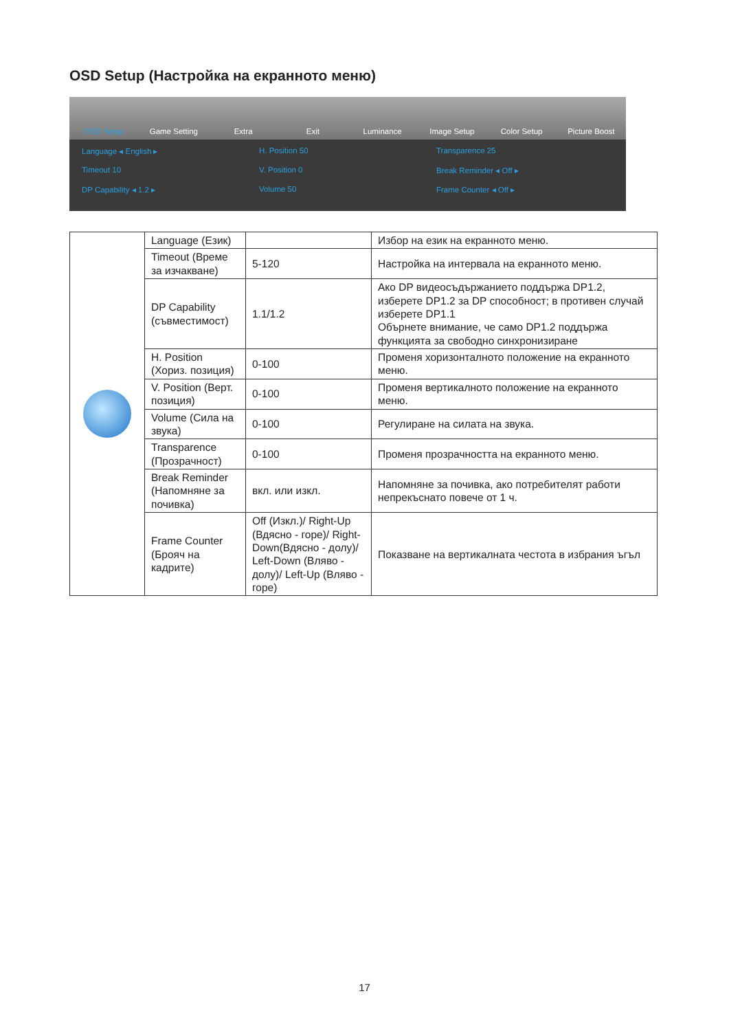OSD Setup (Настройка на екранното меню)
OSD Setup Game Setting Extra Exit Luminance Image Setup Color Setup Picture Boost
Language ◂ English ▸
H. Position 50
Transparence 25
Timeout 10
V. Position 0
Break Reminder ◂ Off ▸
DP Capability ◂ 1.2 ▸
Volume 50
Frame Counter ◂ Off ▸
| | Language (Език) | | Избор на език на екранното меню. |
| | Timeout (Време за изчакване) | 5-120 | Настройка на интервала на екранното меню. |
| | DP Capability (съвместимост) | 1.1/1.2 | Ако DP видеосъдържанието поддържа DP1.2, изберете DP1.2 за DP способност; в противен случай изберете DP1.1 Обърнете внимание, че само DP1.2 поддържа функцията за свободно синхронизиране |
| | H. Position (Хориз. позиция) | 0-100 | Променя хоризонталното положение на екранното меню. |
| | V. Position (Верт. позиция) | 0-100 | Променя вертикалното положение на екранното меню. |
| | Volume (Сила на звука) | 0-100 | Регулиране на силата на звука. |
| | Transparence (Прозрачност) | 0-100 | Променя прозрачността на екранното меню. |
| | Break Reminder (Напомняне за почивка) | вкл. или изкл. | Напомняне за почивка, ако потребителят работи непрекъснато повече от 1 ч. |
| | Frame Counter (Брояч на кадрите) | Off (Изкл.)/ Right-Up (Вдясно - горе)/ Right-Down(Вдясно - долу)/ Left-Down (Вляво - долу)/ Left-Up (Вляво - горе) | Показване на вертикалната честота в избрания ъгъл |
17